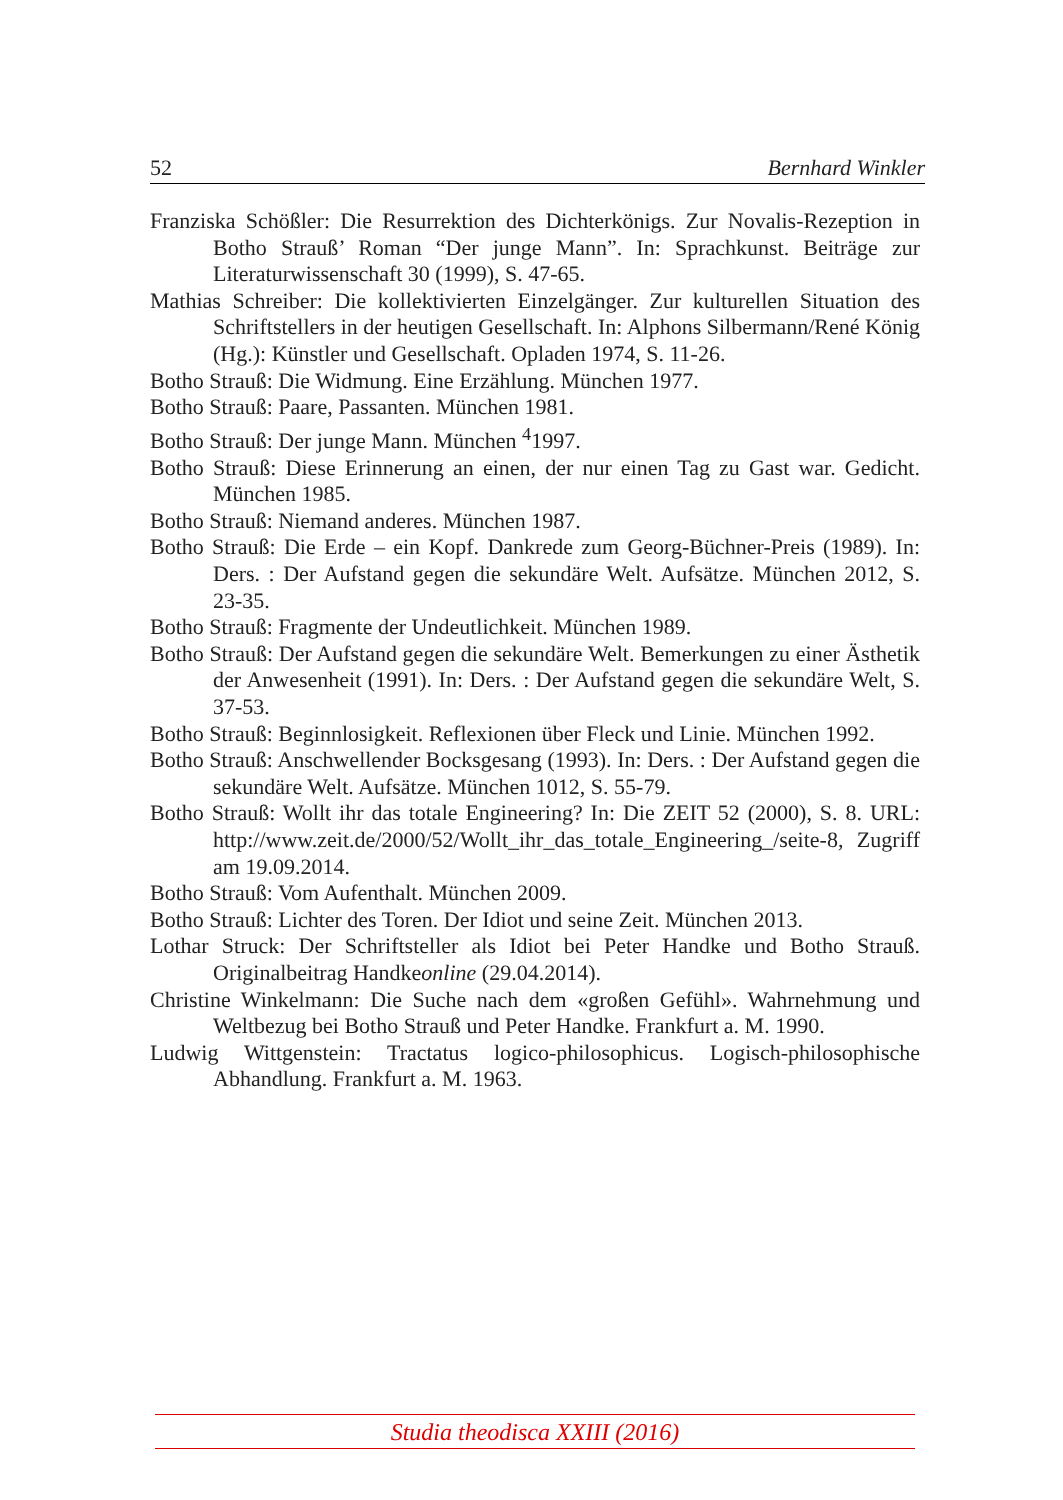52 Bernhard Winkler
Franziska Schößler: Die Resurrektion des Dichterkönigs. Zur Novalis-Rezeption in Botho Strauß’ Roman “Der junge Mann”. In: Sprachkunst. Beiträge zur Literaturwissenschaft 30 (1999), S. 47-65.
Mathias Schreiber: Die kollektivierten Einzelgänger. Zur kulturellen Situation des Schriftstellers in der heutigen Gesellschaft. In: Alphons Silbermann/René König (Hg.): Künstler und Gesellschaft. Opladen 1974, S. 11-26.
Botho Strauß: Die Widmung. Eine Erzählung. München 1977.
Botho Strauß: Paare, Passanten. München 1981.
Botho Strauß: Der junge Mann. München <sup>4</sup>1997.
Botho Strauß: Diese Erinnerung an einen, der nur einen Tag zu Gast war. Gedicht. München 1985.
Botho Strauß: Niemand anderes. München 1987.
Botho Strauß: Die Erde – ein Kopf. Dankrede zum Georg-Büchner-Preis (1989). In: Ders. : Der Aufstand gegen die sekundäre Welt. Aufsätze. München 2012, S. 23-35.
Botho Strauß: Fragmente der Undeutlichkeit. München 1989.
Botho Strauß: Der Aufstand gegen die sekundäre Welt. Bemerkungen zu einer Ästhetik der Anwesenheit (1991). In: Ders. : Der Aufstand gegen die sekundäre Welt, S. 37-53.
Botho Strauß: Beginnlosigkeit. Reflexionen über Fleck und Linie. München 1992.
Botho Strauß: Anschwellender Bocksgesang (1993). In: Ders. : Der Aufstand gegen die sekundäre Welt. Aufsätze. München 1012, S. 55-79.
Botho Strauß: Wollt ihr das totale Engineering? In: Die ZEIT 52 (2000), S. 8. URL: http://www.zeit.de/2000/52/Wollt_ihr_das_totale_Engineering_/seite-8, Zugriff am 19.09.2014.
Botho Strauß: Vom Aufenthalt. München 2009.
Botho Strauß: Lichter des Toren. Der Idiot und seine Zeit. München 2013.
Lothar Struck: Der Schriftsteller als Idiot bei Peter Handke und Botho Strauß. Originalbeitrag Handkeonline (29.04.2014).
Christine Winkelmann: Die Suche nach dem «großen Gefühl». Wahrnehmung und Weltbezug bei Botho Strauß und Peter Handke. Frankfurt a. M. 1990.
Ludwig Wittgenstein: Tractatus logico-philosophicus. Logisch-philosophische Abhandlung. Frankfurt a. M. 1963.
Studia theodisca XXIII (2016)